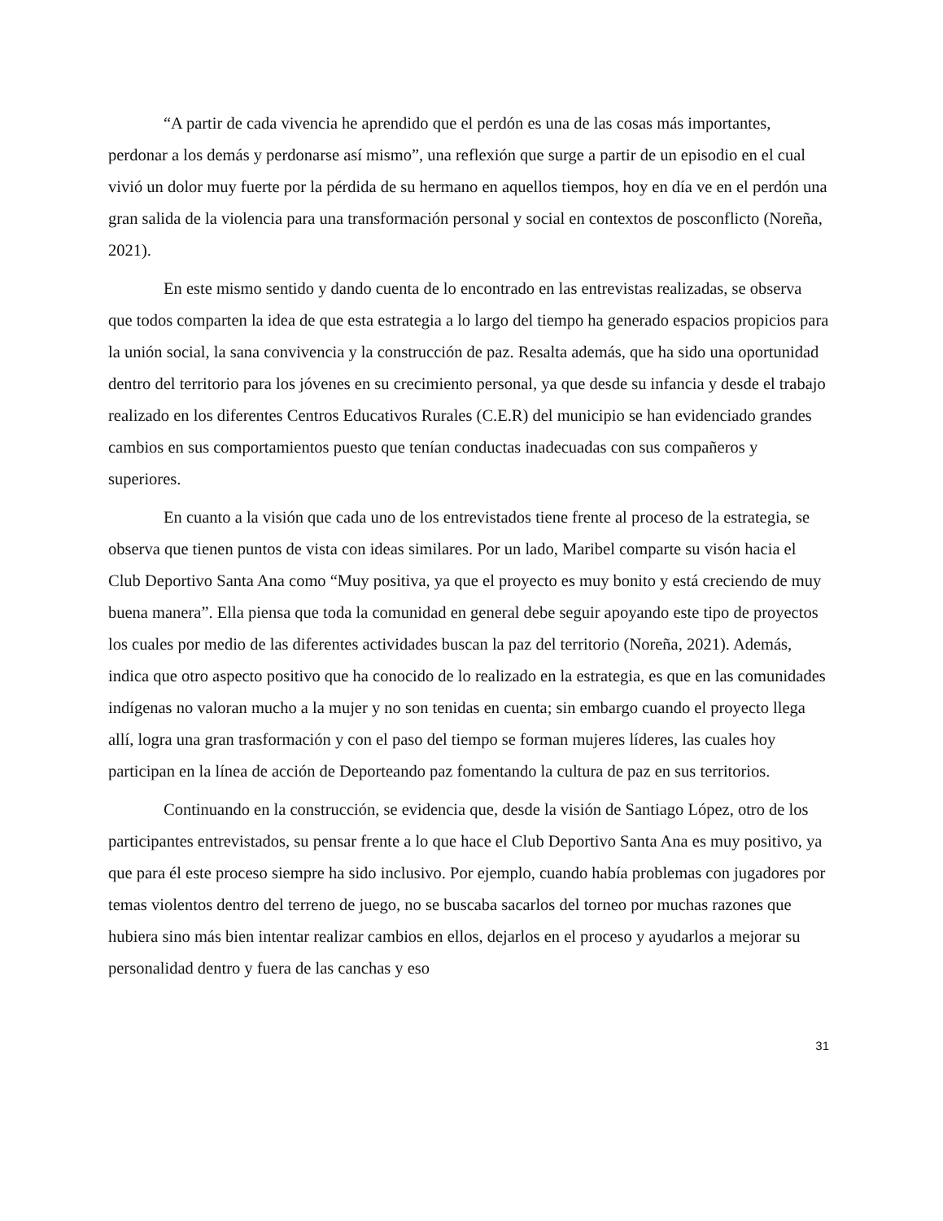“A partir de cada vivencia he aprendido que el perdón es una de las cosas más importantes, perdonar a los demás y perdonarse así mismo”, una reflexión que surge a partir de un episodio en el cual vivió un dolor muy fuerte por la pérdida de su hermano en aquellos tiempos, hoy en día ve en el perdón una gran salida de la violencia para una transformación personal y social en contextos de posconflicto (Noreña, 2021).
En este mismo sentido y dando cuenta de lo encontrado en las entrevistas realizadas, se observa que todos comparten la idea de que esta estrategia a lo largo del tiempo ha generado espacios propicios para la unión social, la sana convivencia y la construcción de paz. Resalta además, que ha sido una oportunidad dentro del territorio para los jóvenes en su crecimiento personal, ya que desde su infancia y desde el trabajo realizado en los diferentes Centros Educativos Rurales (C.E.R) del municipio se han evidenciado grandes cambios en sus comportamientos puesto que tenían conductas inadecuadas con sus compañeros y superiores.
En cuanto a la visión que cada uno de los entrevistados tiene frente al proceso de la estrategia, se observa que tienen puntos de vista con ideas similares. Por un lado, Maribel comparte su visón hacia el Club Deportivo Santa Ana como “Muy positiva, ya que el proyecto es muy bonito y está creciendo de muy buena manera”. Ella piensa que toda la comunidad en general debe seguir apoyando este tipo de proyectos los cuales por medio de las diferentes actividades buscan la paz del territorio (Noreña, 2021). Además, indica que otro aspecto positivo que ha conocido de lo realizado en la estrategia, es que en las comunidades indígenas no valoran mucho a la mujer y no son tenidas en cuenta; sin embargo cuando el proyecto llega allí, logra una gran trasformación y con el paso del tiempo se forman mujeres líderes, las cuales hoy participan en la línea de acción de Deporteando paz fomentando la cultura de paz en sus territorios.
Continuando en la construcción, se evidencia que, desde la visión de Santiago López, otro de los participantes entrevistados, su pensar frente a lo que hace el Club Deportivo Santa Ana es muy positivo, ya que para él este proceso siempre ha sido inclusivo. Por ejemplo, cuando había problemas con jugadores por temas violentos dentro del terreno de juego, no se buscaba sacarlos del torneo por muchas razones que hubiera sino más bien intentar realizar cambios en ellos, dejarlos en el proceso y ayudarlos a mejorar su personalidad dentro y fuera de las canchas y eso
31